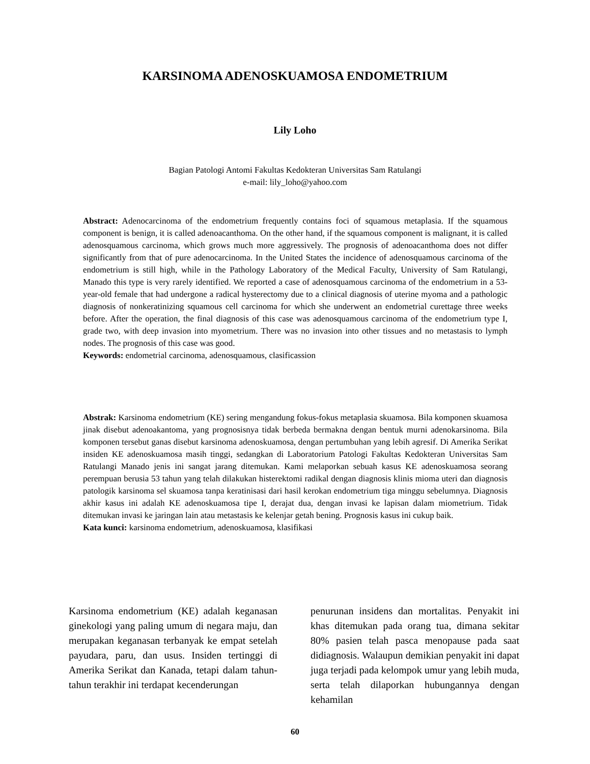KARSINOMA ADENOSKUAMOSA ENDOMETRIUM
Lily Loho
Bagian Patologi Antomi Fakultas Kedokteran Universitas Sam Ratulangi
e-mail: lily_loho@yahoo.com
Abstract: Adenocarcinoma of the endometrium frequently contains foci of squamous metaplasia. If the squamous component is benign, it is called adenoacanthoma. On the other hand, if the squamous component is malignant, it is called adenosquamous carcinoma, which grows much more aggressively. The prognosis of adenoacanthoma does not differ significantly from that of pure adenocarcinoma. In the United States the incidence of adenosquamous carcinoma of the endometrium is still high, while in the Pathology Laboratory of the Medical Faculty, University of Sam Ratulangi, Manado this type is very rarely identified. We reported a case of adenosquamous carcinoma of the endometrium in a 53-year-old female that had undergone a radical hysterectomy due to a clinical diagnosis of uterine myoma and a pathologic diagnosis of nonkeratinizing squamous cell carcinoma for which she underwent an endometrial curettage three weeks before. After the operation, the final diagnosis of this case was adenosquamous carcinoma of the endometrium type I, grade two, with deep invasion into myometrium. There was no invasion into other tissues and no metastasis to lymph nodes. The prognosis of this case was good.
Keywords: endometrial carcinoma, adenosquamous, clasificassion
Abstrak: Karsinoma endometrium (KE) sering mengandung fokus-fokus metaplasia skuamosa. Bila komponen skuamosa jinak disebut adenoakantoma, yang prognosisnya tidak berbeda bermakna dengan bentuk murni adenokarsinoma. Bila komponen tersebut ganas disebut karsinoma adenoskuamosa, dengan pertumbuhan yang lebih agresif. Di Amerika Serikat insiden KE adenoskuamosa masih tinggi, sedangkan di Laboratorium Patologi Fakultas Kedokteran Universitas Sam Ratulangi Manado jenis ini sangat jarang ditemukan. Kami melaporkan sebuah kasus KE adenoskuamosa seorang perempuan berusia 53 tahun yang telah dilakukan histerektomi radikal dengan diagnosis klinis mioma uteri dan diagnosis patologik karsinoma sel skuamosa tanpa keratinisasi dari hasil kerokan endometrium tiga minggu sebelumnya. Diagnosis akhir kasus ini adalah KE adenoskuamosa tipe I, derajat dua, dengan invasi ke lapisan dalam miometrium. Tidak ditemukan invasi ke jaringan lain atau metastasis ke kelenjar getah bening. Prognosis kasus ini cukup baik.
Kata kunci: karsinoma endometrium, adenoskuamosa, klasifikasi
Karsinoma endometrium (KE) adalah keganasan ginekologi yang paling umum di negara maju, dan merupakan keganasan terbanyak ke empat setelah payudara, paru, dan usus. Insiden tertinggi di Amerika Serikat dan Kanada, tetapi dalam tahun-tahun terakhir ini terdapat kecenderungan
penurunan insidens dan mortalitas. Penyakit ini khas ditemukan pada orang tua, dimana sekitar 80% pasien telah pasca menopause pada saat didiagnosis. Walaupun demikian penyakit ini dapat juga terjadi pada kelompok umur yang lebih muda, serta telah dilaporkan hubungannya dengan kehamilan
60